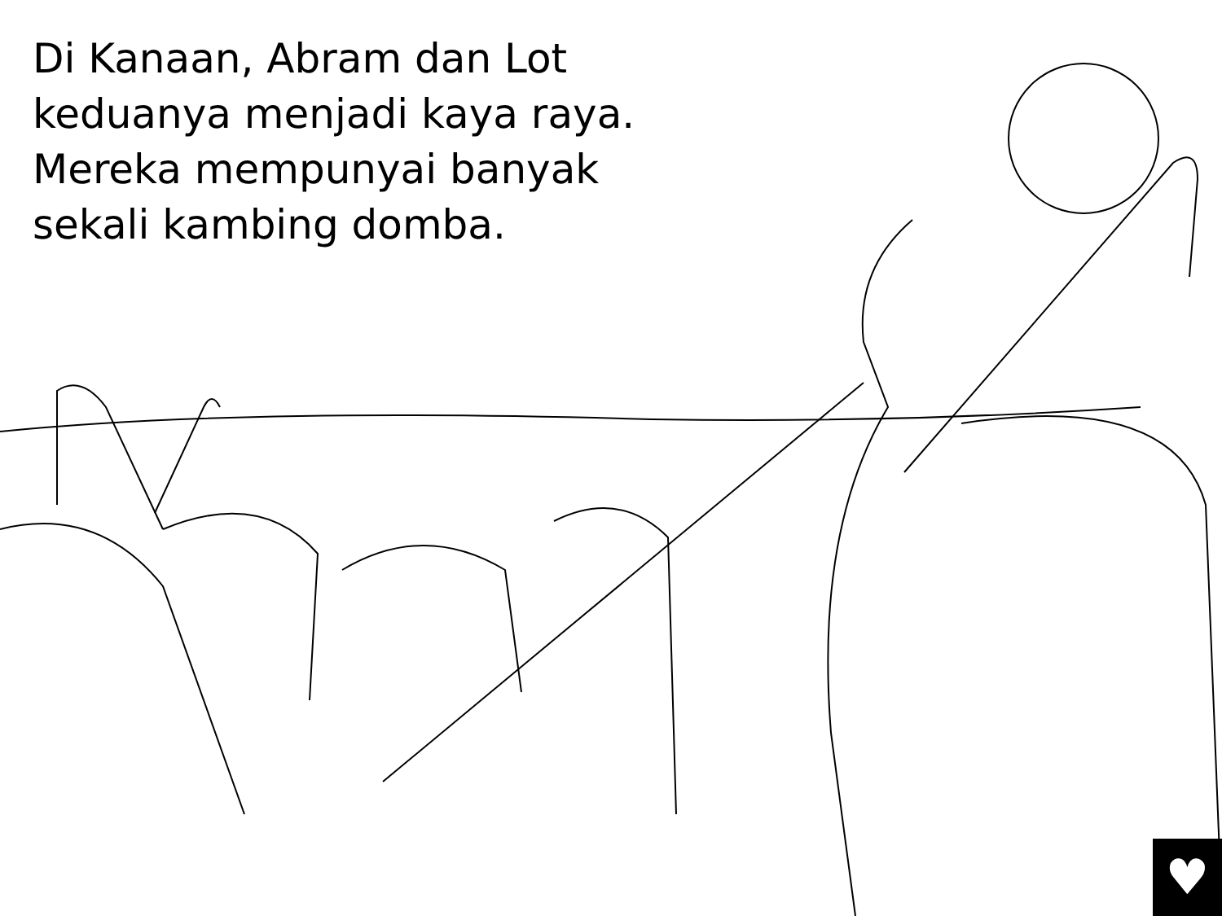Di Kanaan, Abram dan Lot
keduanya menjadi kaya raya.
Mereka mempunyai banyak
sekali kambing domba.
♥